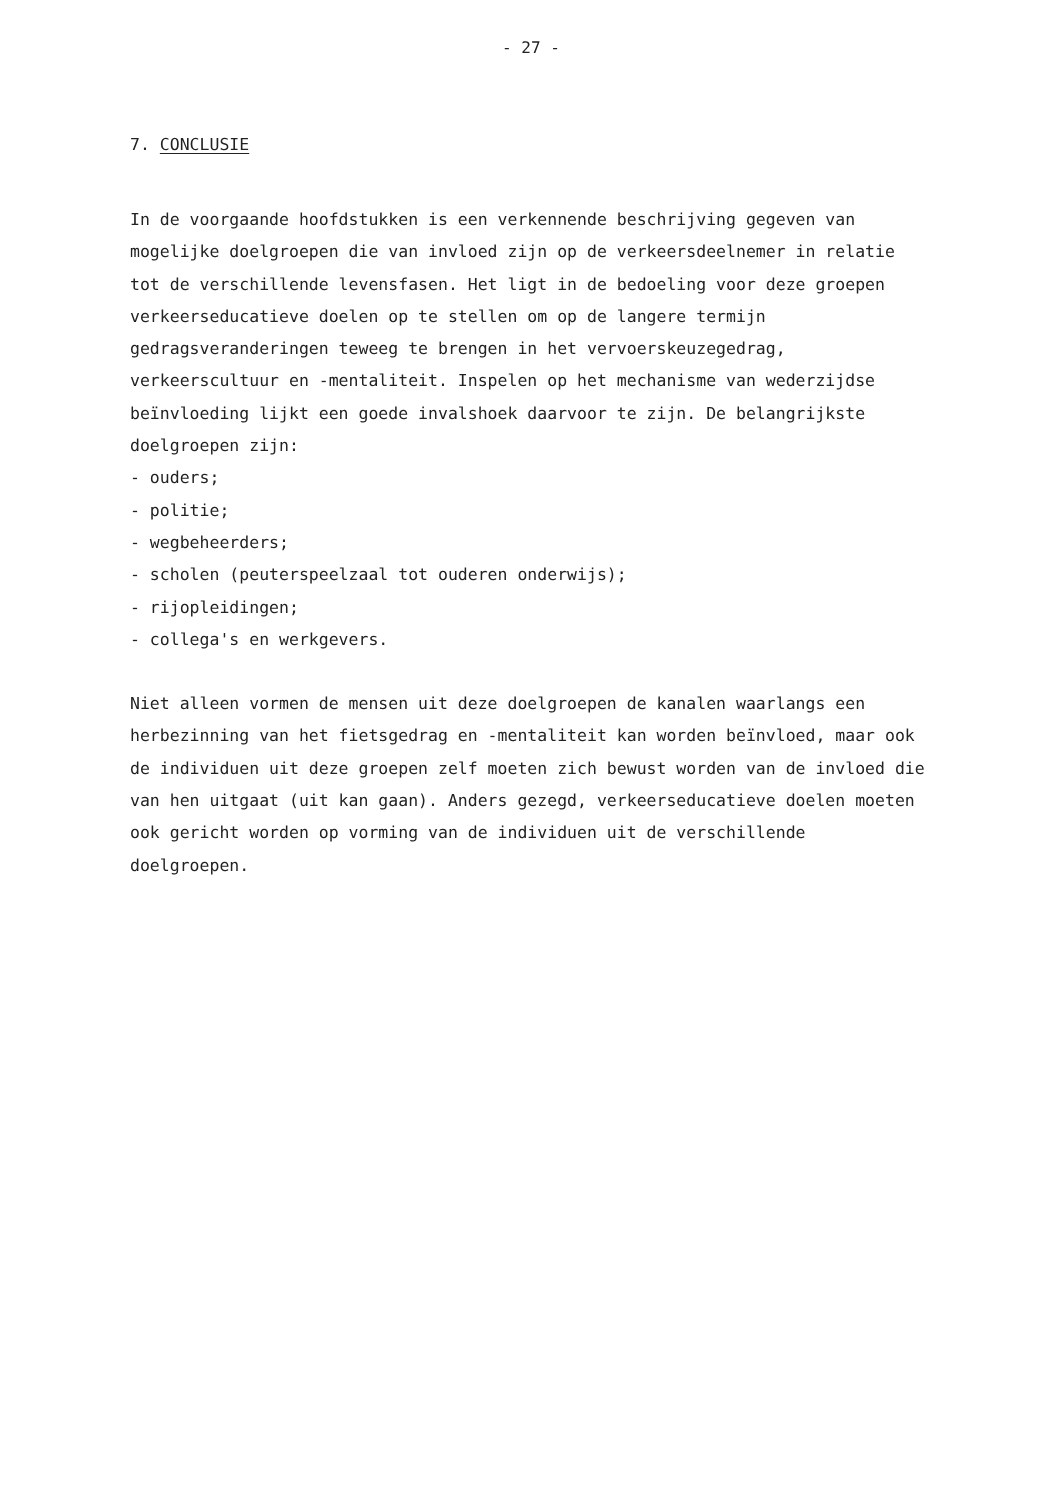- 27 -
7. CONCLUSIE
In de voorgaande hoofdstukken is een verkennende beschrijving gegeven van mogelijke doelgroepen die van invloed zijn op de verkeersdeelnemer in relatie tot de verschillende levensfasen. Het ligt in de bedoeling voor deze groepen verkeerseducatieve doelen op te stellen om op de langere termijn gedragsveranderingen teweeg te brengen in het vervoerskeuzegedrag, verkeerscultuur en -mentaliteit. Inspelen op het mechanisme van wederzijdse beïnvloeding lijkt een goede invalshoek daarvoor te zijn. De belangrijkste doelgroepen zijn:
- ouders;
- politie;
- wegbeheerders;
- scholen (peuterspeelzaal tot ouderen onderwijs);
- rijopleidingen;
- collega's en werkgevers.
Niet alleen vormen de mensen uit deze doelgroepen de kanalen waarlangs een herbezinning van het fietsgedrag en -mentaliteit kan worden beïnvloed, maar ook de individuen uit deze groepen zelf moeten zich bewust worden van de invloed die van hen uitgaat (uit kan gaan). Anders gezegd, verkeerseducatieve doelen moeten ook gericht worden op vorming van de individuen uit de verschillende doelgroepen.